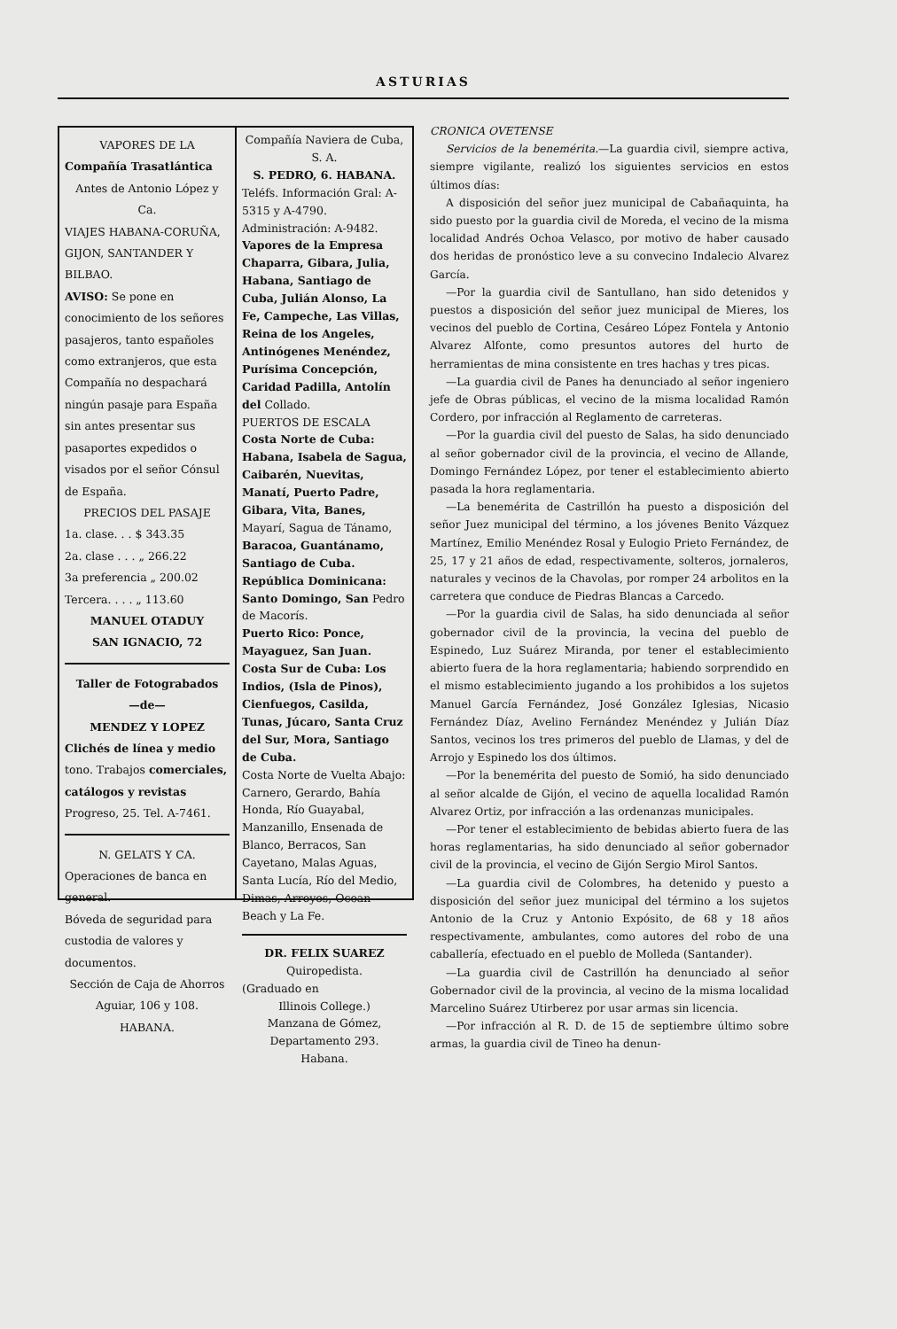ASTURIAS
VAPORES DE LA
Compañía Trasatlántica
Antes de Antonio López y Ca.
VIAJES HABANA-CORUÑA, GIJON, SANTANDER Y BILBAO.
AVISO: Se pone en conocimiento de los señores pasajeros, tanto españoles como extranjeros, que esta Compañía no despachará ningún pasaje para España sin antes presentar sus pasaportes expedidos o visados por el señor Cónsul de España.
PRECIOS DEL PASAJE
1a. clase. . . $ 343.35
2a. clase . . . „ 266.22
3a preferencia „ 200.02
Tercera. . . . „ 113.60
MANUEL OTADUY
SAN IGNACIO, 72
Taller de Fotograbados
—de—
MENDEZ Y LOPEZ
Clichés de línea y medio tono. Trabajos comerciales, catálogos y revistas
Progreso, 25. Tel. A-7461.
N. GELATS Y CA.
Operaciones de banca en general.
Bóveda de seguridad para custodia de valores y documentos.
Sección de Caja de Ahorros
Aguiar, 106 y 108.
HABANA.
Compañía Naviera de Cuba, S. A.
S. PEDRO, 6. HABANA.
Teléfs. Información Gral: A-5315 y A-4790.
Administración: A-9482.
Vapores de la Empresa Chaparra, Gibara, Julia, Habana, Santiago de Cuba, Julián Alonso, La Fe, Campeche, Las Villas, Reina de los Angeles, Antinógenes Menéndez, Purísima Concepción, Caridad Padilla, Antolín del Collado.
PUERTOS DE ESCALA
Costa Norte de Cuba: Habana, Isabela de Sagua, Caibarén, Nuevitas, Manatí, Puerto Padre, Gibara, Vita, Banes, Mayarí, Sagua de Tánamo, Baracoa, Guantánamo, Santiago de Cuba.
República Dominicana: Santo Domingo, San Pedro de Macorís.
Puerto Rico: Ponce, Mayaguez, San Juan.
Costa Sur de Cuba: Los Indios, (Isla de Pinos), Cienfuegos, Casilda, Tunas, Júcaro, Santa Cruz del Sur, Mora, Santiago de Cuba.
Costa Norte de Vuelta Abajo: Carnero, Gerardo, Bahía Honda, Río Guayabal, Manzanillo, Ensenada de Blanco, Berracos, San Cayetano, Malas Aguas, Santa Lucía, Río del Medio, Dimas, Arroyos, Ocean Beach y La Fe.
DR. FELIX SUAREZ
Quiropedista.
(Graduado en
Illinois College.)
Manzana de Gómez,
Departamento 293.
Habana.
CRONICA OVETENSE
Servicios de la benemérita.—La guardia civil, siempre activa, siempre vigilante, realizó los siguientes servicios en estos últimos días:
A disposición del señor juez municipal de Cabañaquinta, ha sido puesto por la guardia civil de Moreda, el vecino de la misma localidad Andrés Ochoa Velasco, por motivo de haber causado dos heridas de pronóstico leve a su convecino Indalecio Alvarez García.
—Por la guardia civil de Santullano, han sido detenidos y puestos a disposición del señor juez municipal de Mieres, los vecinos del pueblo de Cortina, Cesáreo López Fontela y Antonio Alvarez Alfonte, como presuntos autores del hurto de herramientas de mina consistente en tres hachas y tres picas.
—La guardia civil de Panes ha denunciado al señor ingeniero jefe de Obras públicas, el vecino de la misma localidad Ramón Cordero, por infracción al Reglamento de carreteras.
—Por la guardia civil del puesto de Salas, ha sido denunciado al señor gobernador civil de la provincia, el vecino de Allande, Domingo Fernández López, por tener el establecimiento abierto pasada la hora reglamentaria.
—La benemérita de Castrillón ha puesto a disposición del señor Juez municipal del término, a los jóvenes Benito Vázquez Martínez, Emilio Menéndez Rosal y Eulogio Prieto Fernández, de 25, 17 y 21 años de edad, respectivamente, solteros, jornaleros, naturales y vecinos de la Chavolas, por romper 24 arbolitos en la carretera que conduce de Piedras Blancas a Carcedo.
—Por la guardia civil de Salas, ha sido denunciada al señor gobernador civil de la provincia, la vecina del pueblo de Espinedo, Luz Suárez Miranda, por tener el establecimiento abierto fuera de la hora reglamentaria; habiendo sorprendido en el mismo establecimiento jugando a los prohibidos a los sujetos Manuel García Fernández, José González Iglesias, Nicasio Fernández Díaz, Avelino Fernández Menéndez y Julián Díaz Santos, vecinos los tres primeros del pueblo de Llamas, y del de Arrojo y Espinedo los dos últimos.
—Por la benemérita del puesto de Somió, ha sido denunciado al señor alcalde de Gijón, el vecino de aquella localidad Ramón Alvarez Ortiz, por infracción a las ordenanzas municipales.
—Por tener el establecimiento de bebidas abierto fuera de las horas reglamentarias, ha sido denunciado al señor gobernador civil de la provincia, el vecino de Gijón Sergio Mirol Santos.
—La guardia civil de Colombres, ha detenido y puesto a disposición del señor juez municipal del término a los sujetos Antonio de la Cruz y Antonio Expósito, de 68 y 18 años respectivamente, ambulantes, como autores del robo de una caballería, efectuado en el pueblo de Molleda (Santander).
—La guardia civil de Castrillón ha denunciado al señor Gobernador civil de la provincia, al vecino de la misma localidad Marcelino Suárez Utirberez por usar armas sin licencia.
—Por infracción al R. D. de 15 de septiembre último sobre armas, la guardia civil de Tineo ha denun-